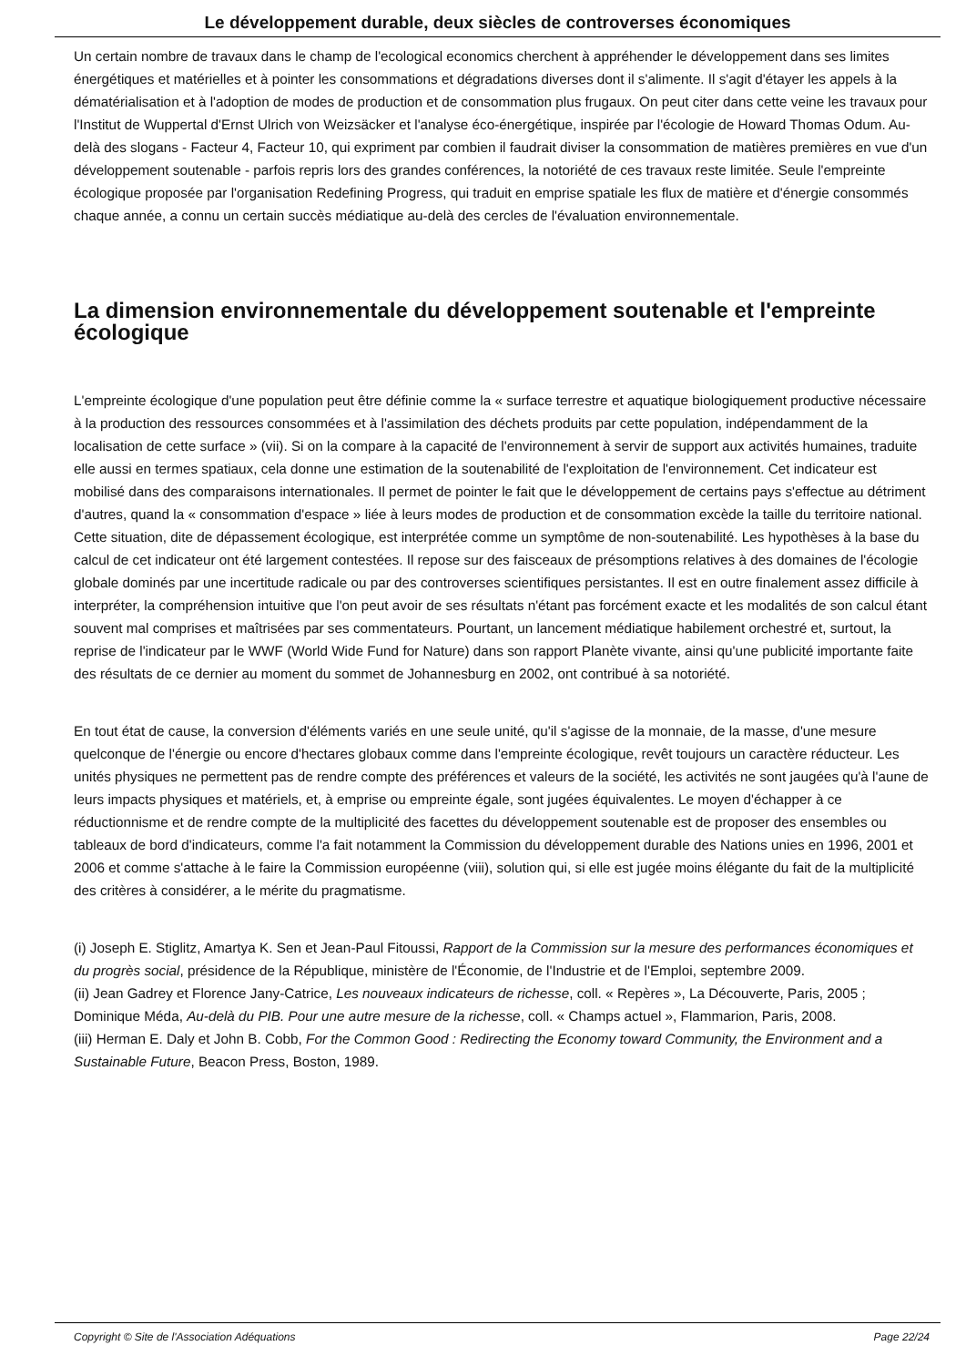Le développement durable, deux siècles de controverses économiques
Un certain nombre de travaux dans le champ de l'ecological economics cherchent à appréhender le développement dans ses limites énergétiques et matérielles et à pointer les consommations et dégradations diverses dont il s'alimente. Il s'agit d'étayer les appels à la dématérialisation et à l'adoption de modes de production et de consommation plus frugaux. On peut citer dans cette veine les travaux pour l'Institut de Wuppertal d'Ernst Ulrich von Weizsäcker et l'analyse éco-énergétique, inspirée par l'écologie de Howard Thomas Odum. Au-delà des slogans - Facteur 4, Facteur 10, qui expriment par combien il faudrait diviser la consommation de matières premières en vue d'un développement soutenable - parfois repris lors des grandes conférences, la notoriété de ces travaux reste limitée. Seule l'empreinte écologique proposée par l'organisation Redefining Progress, qui traduit en emprise spatiale les flux de matière et d'énergie consommés chaque année, a connu un certain succès médiatique au-delà des cercles de l'évaluation environnementale.
La dimension environnementale du développement soutenable et l'empreinte écologique
L'empreinte écologique d'une population peut être définie comme la « surface terrestre et aquatique biologiquement productive nécessaire à la production des ressources consommées et à l'assimilation des déchets produits par cette population, indépendamment de la localisation de cette surface » (vii). Si on la compare à la capacité de l'environnement à servir de support aux activités humaines, traduite elle aussi en termes spatiaux, cela donne une estimation de la soutenabilité de l'exploitation de l'environnement. Cet indicateur est mobilisé dans des comparaisons internationales. Il permet de pointer le fait que le développement de certains pays s'effectue au détriment d'autres, quand la « consommation d'espace » liée à leurs modes de production et de consommation excède la taille du territoire national. Cette situation, dite de dépassement écologique, est interprétée comme un symptôme de non-soutenabilité. Les hypothèses à la base du calcul de cet indicateur ont été largement contestées. Il repose sur des faisceaux de présomptions relatives à des domaines de l'écologie globale dominés par une incertitude radicale ou par des controverses scientifiques persistantes. Il est en outre finalement assez difficile à interpréter, la compréhension intuitive que l'on peut avoir de ses résultats n'étant pas forcément exacte et les modalités de son calcul étant souvent mal comprises et maîtrisées par ses commentateurs. Pourtant, un lancement médiatique habilement orchestré et, surtout, la reprise de l'indicateur par le WWF (World Wide Fund for Nature) dans son rapport Planète vivante, ainsi qu'une publicité importante faite des résultats de ce dernier au moment du sommet de Johannesburg en 2002, ont contribué à sa notoriété.
En tout état de cause, la conversion d'éléments variés en une seule unité, qu'il s'agisse de la monnaie, de la masse, d'une mesure quelconque de l'énergie ou encore d'hectares globaux comme dans l'empreinte écologique, revêt toujours un caractère réducteur. Les unités physiques ne permettent pas de rendre compte des préférences et valeurs de la société, les activités ne sont jaugées qu'à l'aune de leurs impacts physiques et matériels, et, à emprise ou empreinte égale, sont jugées équivalentes. Le moyen d'échapper à ce réductionnisme et de rendre compte de la multiplicité des facettes du développement soutenable est de proposer des ensembles ou tableaux de bord d'indicateurs, comme l'a fait notamment la Commission du développement durable des Nations unies en 1996, 2001 et 2006 et comme s'attache à le faire la Commission européenne (viii), solution qui, si elle est jugée moins élégante du fait de la multiplicité des critères à considérer, a le mérite du pragmatisme.
(i) Joseph E. Stiglitz, Amartya K. Sen et Jean-Paul Fitoussi, Rapport de la Commission sur la mesure des performances économiques et du progrès social, présidence de la République, ministère de l'Économie, de l'Industrie et de l'Emploi, septembre 2009.
(ii) Jean Gadrey et Florence Jany-Catrice, Les nouveaux indicateurs de richesse, coll. « Repères », La Découverte, Paris, 2005 ; Dominique Méda, Au-delà du PIB. Pour une autre mesure de la richesse, coll. « Champs actuel », Flammarion, Paris, 2008.
(iii) Herman E. Daly et John B. Cobb, For the Common Good : Redirecting the Economy toward Community, the Environment and a Sustainable Future, Beacon Press, Boston, 1989.
Copyright © Site de l'Association Adéquations Page 22/24